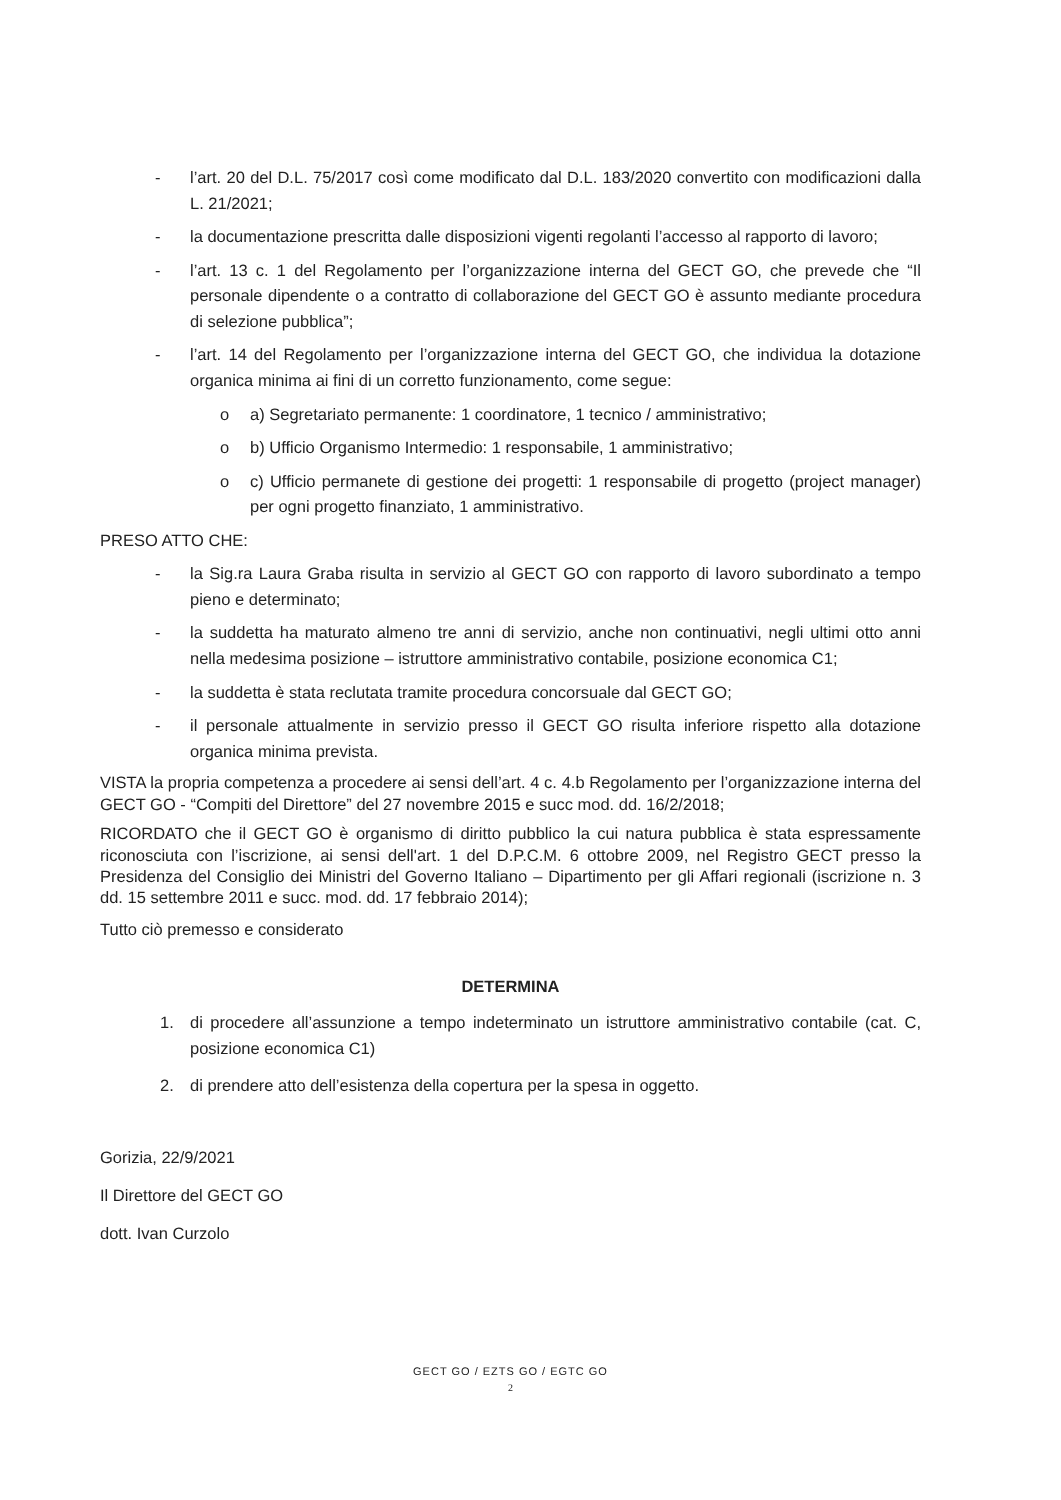- l’art. 20 del D.L. 75/2017 così come modificato dal D.L. 183/2020 convertito con modificazioni dalla L. 21/2021;
- la documentazione prescritta dalle disposizioni vigenti regolanti l’accesso al rapporto di lavoro;
- l’art. 13 c. 1 del Regolamento per l’organizzazione interna del GECT GO, che prevede che “Il personale dipendente o a contratto di collaborazione del GECT GO è assunto mediante procedura di selezione pubblica”;
- l’art. 14 del Regolamento per l’organizzazione interna del GECT GO, che individua la dotazione organica minima ai fini di un corretto funzionamento, come segue:
o a) Segretariato permanente: 1 coordinatore, 1 tecnico / amministrativo;
o b) Ufficio Organismo Intermedio: 1 responsabile, 1 amministrativo;
o c) Ufficio permanete di gestione dei progetti: 1 responsabile di progetto (project manager) per ogni progetto finanziato, 1 amministrativo.
PRESO ATTO CHE:
- la Sig.ra Laura Graba risulta in servizio al GECT GO con rapporto di lavoro subordinato a tempo pieno e determinato;
- la suddetta ha maturato almeno tre anni di servizio, anche non continuativi, negli ultimi otto anni nella medesima posizione – istruttore amministrativo contabile, posizione economica C1;
- la suddetta è stata reclutata tramite procedura concorsuale dal GECT GO;
- il personale attualmente in servizio presso il GECT GO risulta inferiore rispetto alla dotazione organica minima prevista.
VISTA la propria competenza a procedere ai sensi dell’art. 4 c. 4.b Regolamento per l’organizzazione interna del GECT GO - “Compiti del Direttore” del 27 novembre 2015 e succ mod. dd. 16/2/2018;
RICORDATO che il GECT GO è organismo di diritto pubblico la cui natura pubblica è stata espressamente riconosciuta con l’iscrizione, ai sensi dell'art. 1 del D.P.C.M. 6 ottobre 2009, nel Registro GECT presso la Presidenza del Consiglio dei Ministri del Governo Italiano – Dipartimento per gli Affari regionali (iscrizione n. 3 dd. 15 settembre 2011 e succ. mod. dd. 17 febbraio 2014);
Tutto ciò premesso e considerato
DETERMINA
1. di procedere all’assunzione a tempo indeterminato un istruttore amministrativo contabile (cat. C, posizione economica C1)
2. di prendere atto dell’esistenza della copertura per la spesa in oggetto.
Gorizia, 22/9/2021
Il Direttore del GECT GO
dott. Ivan Curzolo
GECT GO / EZTS GO / EGTC GO
2